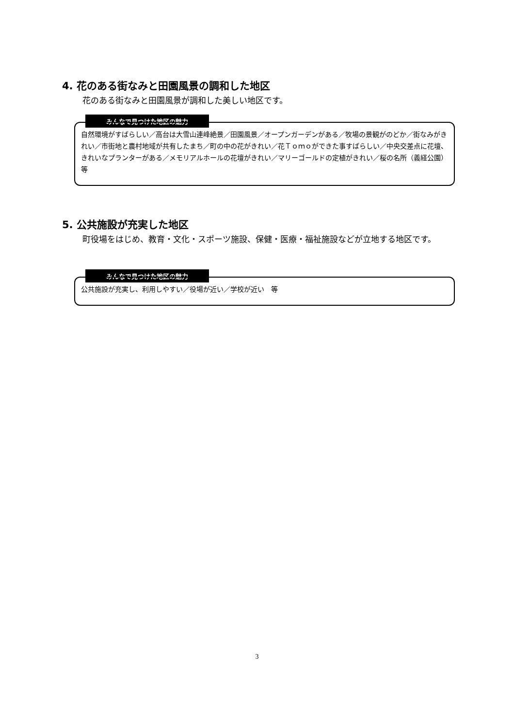4. 花のある街なみと田園風景の調和した地区
花のある街なみと田園風景が調和した美しい地区です。
みんなで見つけた地区の魅力
自然環境がすばらしい／高台は大雪山連峰絶景／田園風景／オープンガーデンがある／牧場の景観がのどか／街なみがきれい／市街地と農村地域が共有したまち／町の中の花がきれい／花Ｔｏｍｏができた事すばらしい／中央交差点に花壇、きれいなプランターがある／メモリアルホールの花壇がきれい／マリーゴールドの定植がきれい／桜の名所（義経公園）　等
5. 公共施設が充実した地区
町役場をはじめ、教育・文化・スポーツ施設、保健・医療・福祉施設などが立地する地区です。
みんなで見つけた地区の魅力
公共施設が充実し、利用しやすい／役場が近い／学校が近い　等
3